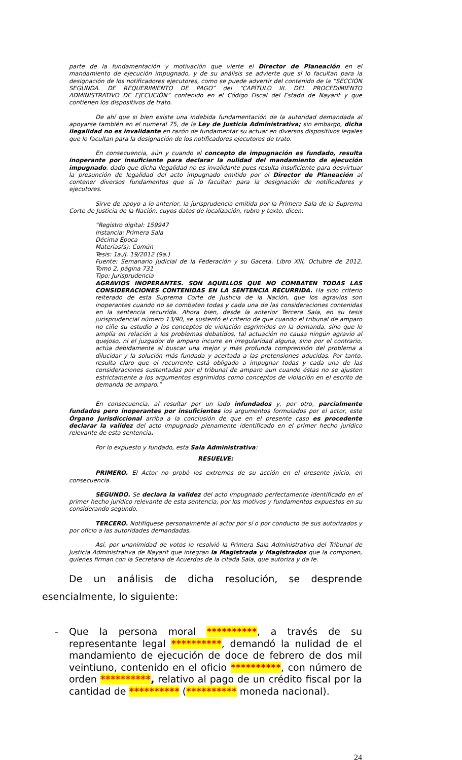parte de la fundamentación y motivación que vierte el Director de Planeación en el mandamiento de ejecución impugnado, y de su análisis se advierte que sí lo facultan para la designación de los notificadores ejecutores, como se puede advertir del contenido de la “SECCIÓN SEGUNDA. DE REQUERIMIENTO DE PAGO” del “CAPÍTULO III. DEL PROCEDIMIENTO ADMINISTRATIVO DE EJECUCIÓN” contenido en el Código Fiscal del Estado de Nayarit y que contienen los dispositivos de trato.
De ahí que si bien existe una indebida fundamentación de la autoridad demandada al apoyarse también en el numeral 75, de la Ley de Justicia Administrativa; sin embargo, dicha ilegalidad no es invalidante en razón de fundamentar su actuar en diversos dispositivos legales que lo facultan para la designación de los notificadores ejecutores de trato.
En consecuencia, aún y cuando el concepto de impugnación es fundado, resulta inoperante por insuficiente para declarar la nulidad del mandamiento de ejecución impugnado, dado que dicha ilegalidad no es invalidante pues resulta insuficiente para desvirtuar la presunción de legalidad del acto impugnado emitido por el Director de Planeación al contener diversos fundamentos que sí lo facultan para la designación de notificadores y ejecutores.
Sirve de apoyo a lo anterior, la jurisprudencia emitida por la Primera Sala de la Suprema Corte de Justicia de la Nación, cuyos datos de localización, rubro y texto, dicen:
“Registro digital: 159947
Instancia: Primera Sala
Décima Época
Materias(s): Común
Tesis: 1a./J. 19/2012 (9a.)
Fuente: Semanario Judicial de la Federación y su Gaceta. Libro XIII, Octubre de 2012, Tomo 2, página 731
Tipo: Jurisprudencia
AGRAVIOS INOPERANTES. SON AQUELLOS QUE NO COMBATEN TODAS LAS CONSIDERACIONES CONTENIDAS EN LA SENTENCIA RECURRIDA. Ha sido criterio reiterado de esta Suprema Corte de Justicia de la Nación, que los agravios son inoperantes cuando no se combaten todas y cada una de las consideraciones contenidas en la sentencia recurrida. Ahora bien, desde la anterior Tercera Sala, en su tesis jurisprudencial número 13/90, se sustentó el criterio de que cuando el tribunal de amparo no ciñe su estudio a los conceptos de violación esgrimidos en la demanda, sino que lo amplía en relación a los problemas debatidos, tal actuación no causa ningún agravio al quejoso, ni el juzgador de amparo incurre en irregularidad alguna, sino por el contrario, actúa debidamente al buscar una mejor y más profunda comprensión del problema a dilucidar y la solución más fundada y acertada a las pretensiones aducidas. Por tanto, resulta claro que el recurrente está obligado a impugnar todas y cada una de las consideraciones sustentadas por el tribunal de amparo aun cuando éstas no se ajusten estrictamente a los argumentos esgrimidos como conceptos de violación en el escrito de demanda de amparo.”
En consecuencia, al resultar por un lado infundados y, por otro, parcialmente fundados pero inoperantes por insuficientes los argumentos formulados por el actor, este Órgano Jurisdiccional arriba a la conclusión de que en el presente caso es procedente declarar la validez del acto impugnado plenamente identificado en el primer hecho jurídico relevante de esta sentencia.
Por lo expuesto y fundado, esta Sala Administrativa:
RESUELVE:
PRIMERO. El Actor no probó los extremos de su acción en el presente juicio, en consecuencia.
SEGUNDO. Se declara la validez del acto impugnado perfectamente identificado en el primer hecho jurídico relevante de esta sentencia, por los motivos y fundamentos expuestos en su considerando segundo.
TERCERO. Notifíquese personalmente al actor por sí o por conducto de sus autorizados y por oficio a las autoridades demandadas.
Así, por unanimidad de votos lo resolvió la Primera Sala Administrativa del Tribunal de Justicia Administrativa de Nayarit que integran la Magistrada y Magistrados que la componen, quienes firman con la Secretaria de Acuerdos de la citada Sala, que autoriza y da fe.
De un análisis de dicha resolución, se desprende esencialmente, lo siguiente:
- Que la persona moral **********, a través de su representante legal **********, demandó la nulidad de el mandamiento de ejecución de doce de febrero de dos mil veintiuno, contenido en el oficio **********, con número de orden **********, relativo al pago de un crédito fiscal por la cantidad de ********** (********** moneda nacional).
24